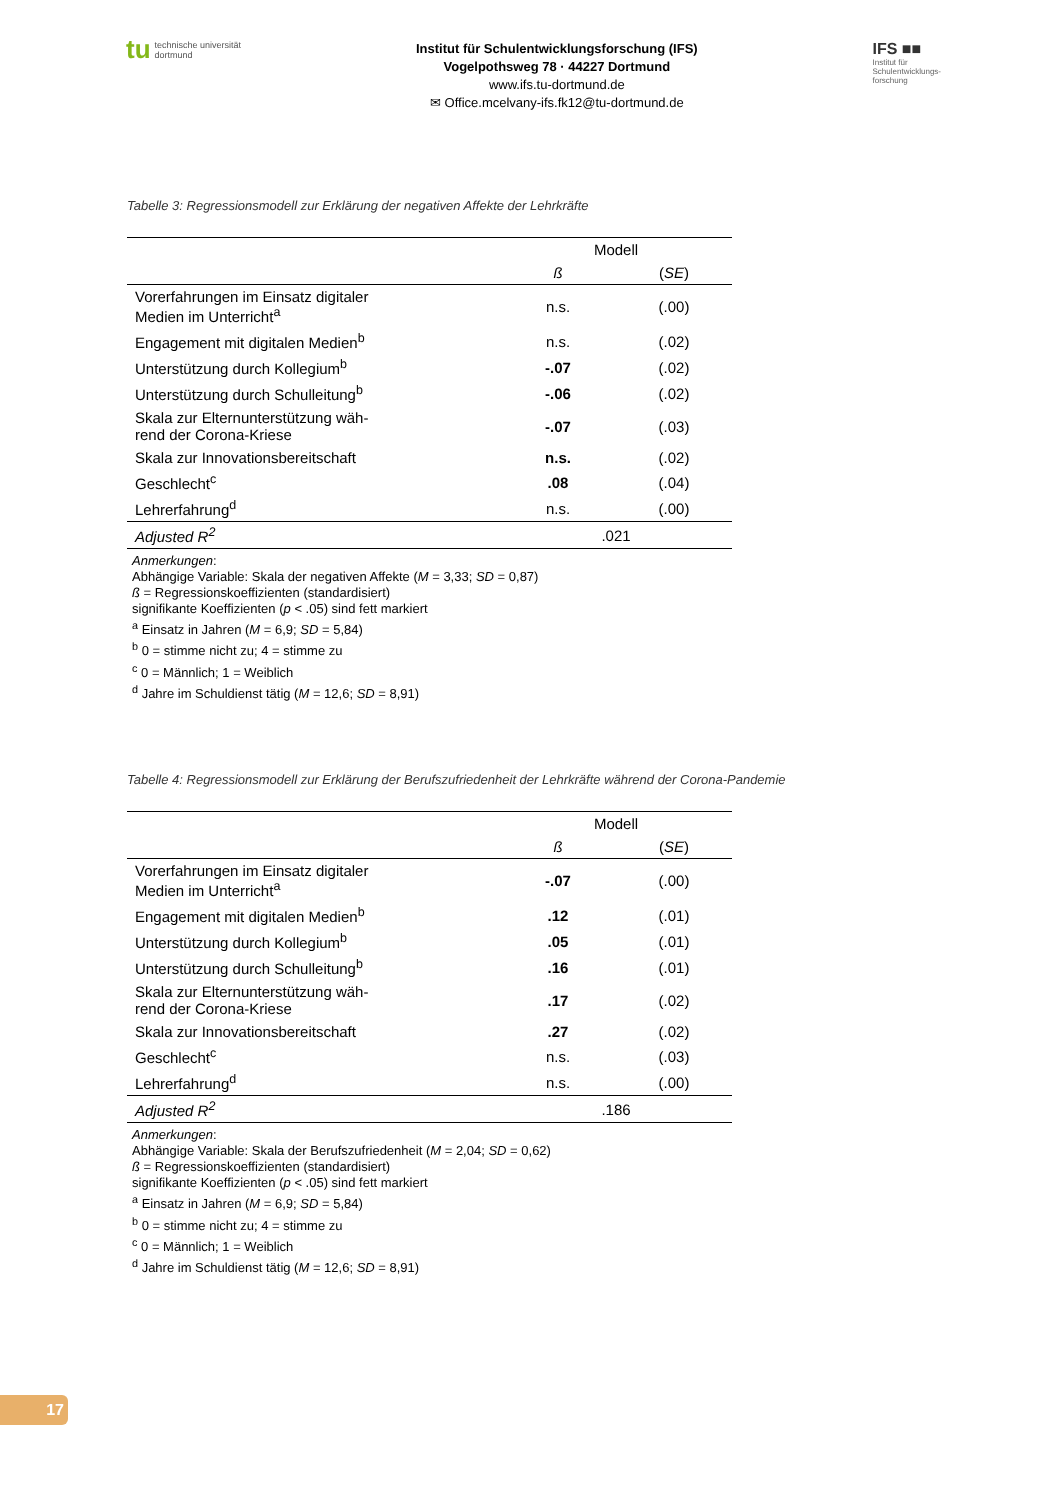tu technische universität
dortmund
Institut für Schulentwicklungsforschung (IFS)
Vogelpothsweg 78 · 44227 Dortmund
www.ifs.tu-dortmund.de
✉ Office.mcelvany-ifs.fk12@tu-dortmund.de
IFS ■■
Institut für
Schulentwicklungs-
forschung
Tabelle 3: Regressionsmodell zur Erklärung der negativen Affekte der Lehrkräfte
| | Modell | |
| --- | --- | --- |
| | ß | ( SE ) |
| Vorerfahrungen im Einsatz digitaler Medien im Unterricht<sup>a</sup> | n.s. | (.00) |
| Engagement mit digitalen Medien<sup>b</sup> | n.s. | (.02) |
| Unterstützung durch Kollegium<sup>b</sup> | -.07 | (.02) |
| Unterstützung durch Schulleitung<sup>b</sup> | -.06 | (.02) |
| Skala zur Elternunterstützung wäh- rend der Corona-Kriese | -.07 | (.03) |
| Skala zur Innovationsbereitschaft | n.s. | (.02) |
| Geschlecht<sup>c</sup> | .08 | (.04) |
| Lehrerfahrung<sup>d</sup> | n.s. | (.00) |
| Adjusted R<sup>2</sup> | .021 | |
Anmerkungen:
Abhängige Variable: Skala der negativen Affekte (M = 3,33; SD = 0,87)
ß = Regressionskoeffizienten (standardisiert)
signifikante Koeffizienten (p < .05) sind fett markiert
<sup>a</sup> Einsatz in Jahren (M = 6,9; SD = 5,84)
<sup>b</sup> 0 = stimme nicht zu; 4 = stimme zu
<sup>c</sup> 0 = Männlich; 1 = Weiblich
<sup>d</sup> Jahre im Schuldienst tätig (M = 12,6; SD = 8,91)
Tabelle 4: Regressionsmodell zur Erklärung der Berufszufriedenheit der Lehrkräfte während der Corona-Pandemie
| | Modell | |
| --- | --- | --- |
| | ß | ( SE ) |
| Vorerfahrungen im Einsatz digitaler Medien im Unterricht<sup>a</sup> | -.07 | (.00) |
| Engagement mit digitalen Medien<sup>b</sup> | .12 | (.01) |
| Unterstützung durch Kollegium<sup>b</sup> | .05 | (.01) |
| Unterstützung durch Schulleitung<sup>b</sup> | .16 | (.01) |
| Skala zur Elternunterstützung wäh- rend der Corona-Kriese | .17 | (.02) |
| Skala zur Innovationsbereitschaft | .27 | (.02) |
| Geschlecht<sup>c</sup> | n.s. | (.03) |
| Lehrerfahrung<sup>d</sup> | n.s. | (.00) |
| Adjusted R<sup>2</sup> | .186 | |
Anmerkungen:
Abhängige Variable: Skala der Berufszufriedenheit (M = 2,04; SD = 0,62)
ß = Regressionskoeffizienten (standardisiert)
signifikante Koeffizienten (p < .05) sind fett markiert
<sup>a</sup> Einsatz in Jahren (M = 6,9; SD = 5,84)
<sup>b</sup> 0 = stimme nicht zu; 4 = stimme zu
<sup>c</sup> 0 = Männlich; 1 = Weiblich
<sup>d</sup> Jahre im Schuldienst tätig (M = 12,6; SD = 8,91)
17